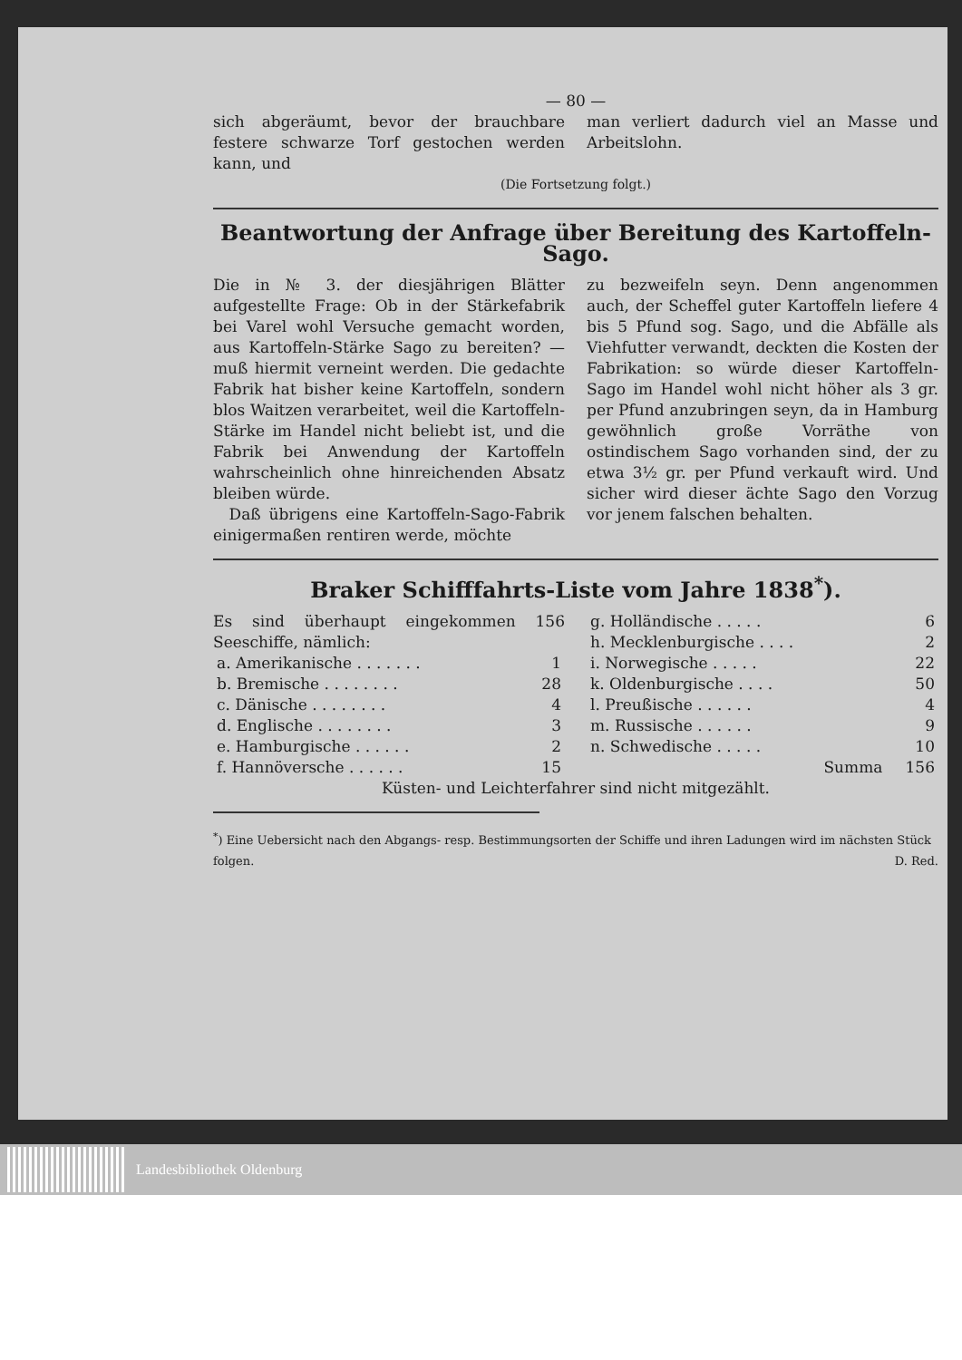— 80 —
sich abgeräumt, bevor der brauchbare festere schwarze Torf gestochen werden kann, und
man verliert dadurch viel an Masse und Arbeitslohn.
(Die Fortsetzung folgt.)
Beantwortung der Anfrage über Bereitung des Kartoffeln-Sago.
Die in № 3. der diesjährigen Blätter aufgestellte Frage: Ob in der Stärkefabrik bei Varel wohl Versuche gemacht worden, aus Kartoffeln-Stärke Sago zu bereiten? — muß hiermit verneint werden. Die gedachte Fabrik hat bisher keine Kartoffeln, sondern blos Waitzen verarbeitet, weil die Kartoffeln-Stärke im Handel nicht beliebt ist, und die Fabrik bei Anwendung der Kartoffeln wahrscheinlich ohne hinreichenden Absatz bleiben würde.
Daß übrigens eine Kartoffeln-Sago-Fabrik einigermaßen rentiren werde, möchte
zu bezweifeln seyn. Denn angenommen auch, der Scheffel guter Kartoffeln liefere 4 bis 5 Pfund sog. Sago, und die Abfälle als Viehfutter verwandt, deckten die Kosten der Fabrikation: so würde dieser Kartoffeln-Sago im Handel wohl nicht höher als 3 gr. per Pfund anzubringen seyn, da in Hamburg gewöhnlich große Vorräthe von ostindischem Sago vorhanden sind, der zu etwa 3½ gr. per Pfund verkauft wird. Und sicher wird dieser ächte Sago den Vorzug vor jenem falschen behalten.
Braker Schifffahrts-Liste vom Jahre 1838<sup>*</sup>).
Es sind überhaupt eingekommen 156 Seeschiffe, nämlich:
| a. Amerikanische . . . . . . . | 1 |
| b. Bremische . . . . . . . . | 28 |
| c. Dänische . . . . . . . . | 4 |
| d. Englische . . . . . . . . | 3 |
| e. Hamburgische . . . . . . | 2 |
| f. Hannöversche . . . . . . | 15 |
| g. Holländische . . . . . | 6 |
| h. Mecklenburgische . . . . | 2 |
| i. Norwegische . . . . . | 22 |
| k. Oldenburgische . . . . | 50 |
| l. Preußische . . . . . . | 4 |
| m. Russische . . . . . . | 9 |
| n. Schwedische . . . . . | 10 |
| Summa | 156 |
Küsten- und Leichterfahrer sind nicht mitgezählt.
<sup>*</sup>) Eine Uebersicht nach den Abgangs- resp. Bestimmungsorten der Schiffe und ihren Ladungen wird im nächsten Stück folgen. D. Red.
Landesbibliothek Oldenburg